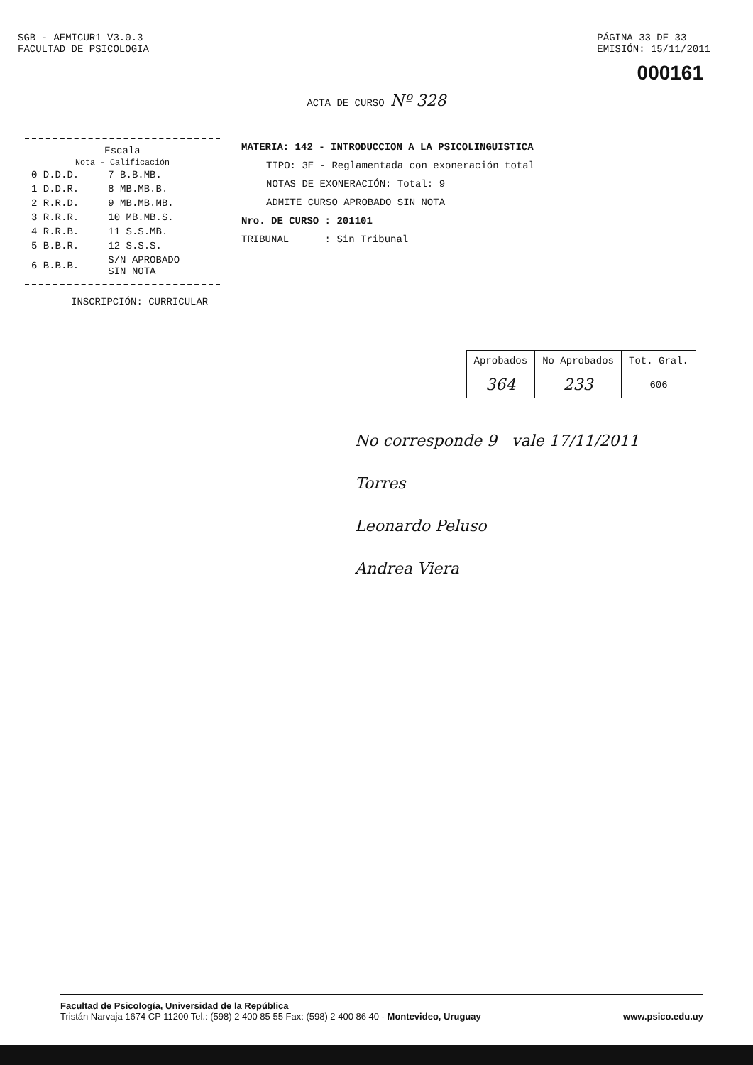SGB - AEMICUR1 V3.0.3
FACULTAD DE PSICOLOGIA
PÁGINA 33 DE 33
EMISIÓN: 15/11/2011
000161
ACTA DE CURSO Nº 328
Escala
Nota - Calificación
| 0 D.D.D. | 7 B.B.MB. |
| 1 D.D.R. | 8 MB.MB.B. |
| 2 R.R.D. | 9 MB.MB.MB. |
| 3 R.R.R. | 10 MB.MB.S. |
| 4 R.R.B. | 11 S.S.MB. |
| 5 B.B.R. | 12 S.S.S. |
| 6 B.B.B. | S/N APROBADO SIN NOTA |
MATERIA: 142 - INTRODUCCION A LA PSICOLINGUISTICA
TIPO: 3E - Reglamentada con exoneración total
NOTAS DE EXONERACIÓN: Total: 9
ADMITE CURSO APROBADO SIN NOTA
Nro. DE CURSO : 201101
TRIBUNAL : Sin Tribunal
INSCRIPCIÓN: CURRICULAR
| Aprobados | No Aprobados | Tot. Gral. |
| --- | --- | --- |
| 364 | 233 | 606 |
No corresponde 9 vale 17/11/2011
Torres
Leonardo Peluso
Andrea Viera
Facultad de Psicología, Universidad de la República
Tristán Narvaja 1674 CP 11200 Tel.: (598) 2 400 85 55 Fax: (598) 2 400 86 40 - Montevideo, Uruguay www.psico.edu.uy